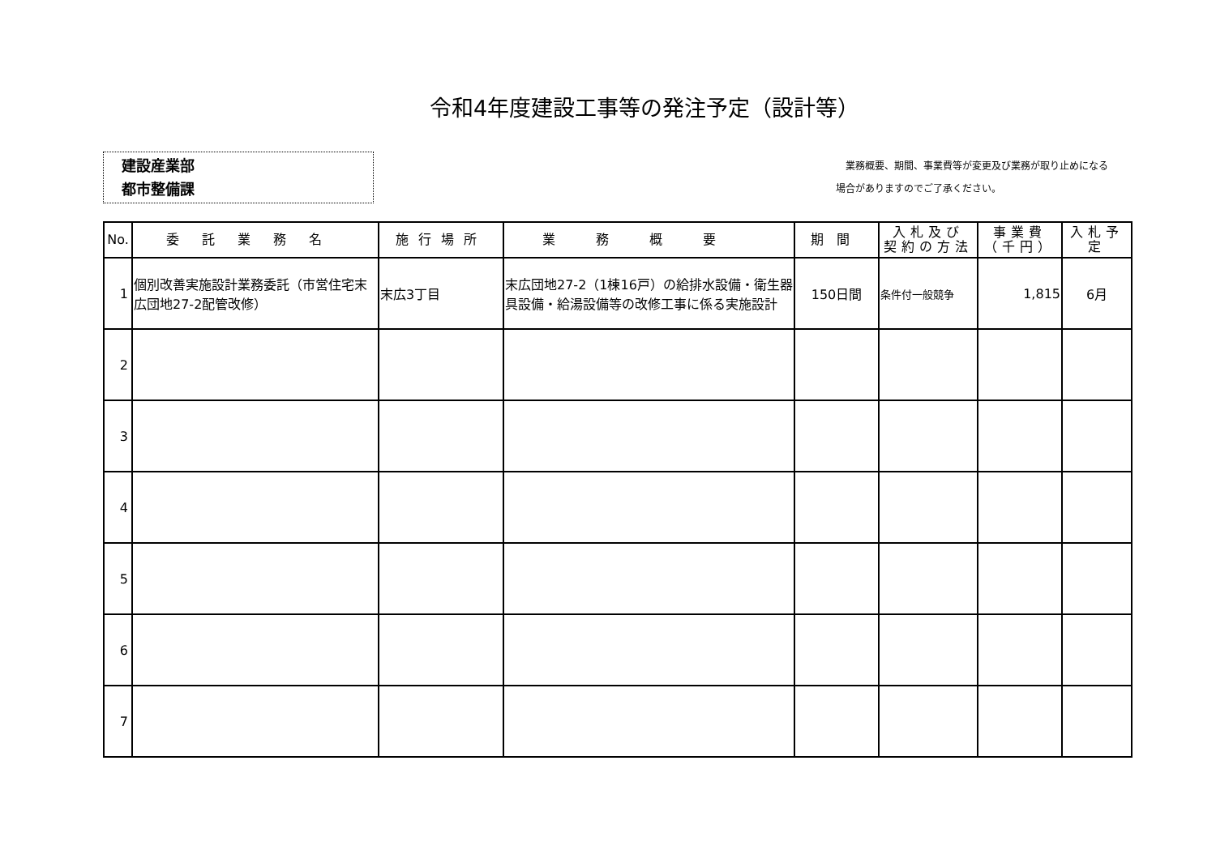令和4年度建設工事等の発注予定（設計等）
建設産業部
都市整備課
　業務概要、期間、事業費等が変更及び業務が取り止めになる
場合がありますのでご了承ください。
| No. | 委託業務名 | 施行場所 | 業務概要 | 期間 | 入札及び 契約の方法 | 事業費 （千円） | 入札予 定 |
| --- | --- | --- | --- | --- | --- | --- | --- |
| 1 | 個別改善実施設計業務委託（市営住宅末広団地27-2配管改修） | 末広3丁目 | 末広団地27-2（1棟16戸）の給排水設備・衛生器具設備・給湯設備等の改修工事に係る実施設計 | 150日間 | 条件付一般競争 | 1,815 | 6月 |
| 2 | | | | | | | |
| 3 | | | | | | | |
| 4 | | | | | | | |
| 5 | | | | | | | |
| 6 | | | | | | | |
| 7 | | | | | | | |